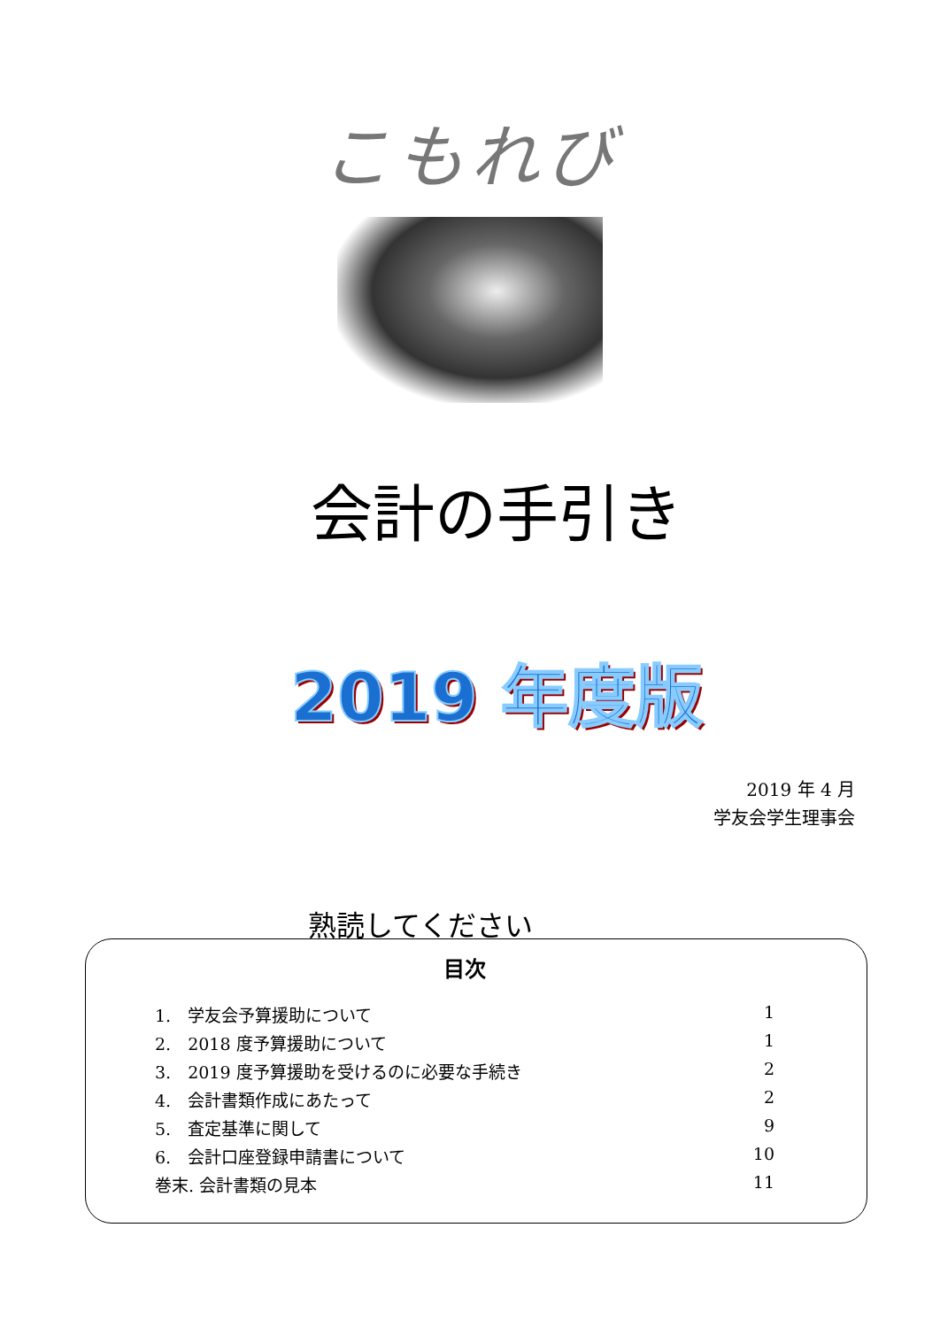こもれび
会計の手引き
2019 年度版
2019 年 4 月
学友会学生理事会
熟読してください
目次
1.　学友会予算援助について 1
2.　2018 度予算援助について 1
3.　2019 度予算援助を受けるのに必要な手続き 2
4.　会計書類作成にあたって 2
5.　査定基準に関して 9
6.　会計口座登録申請書について 10
巻末. 会計書類の見本 11